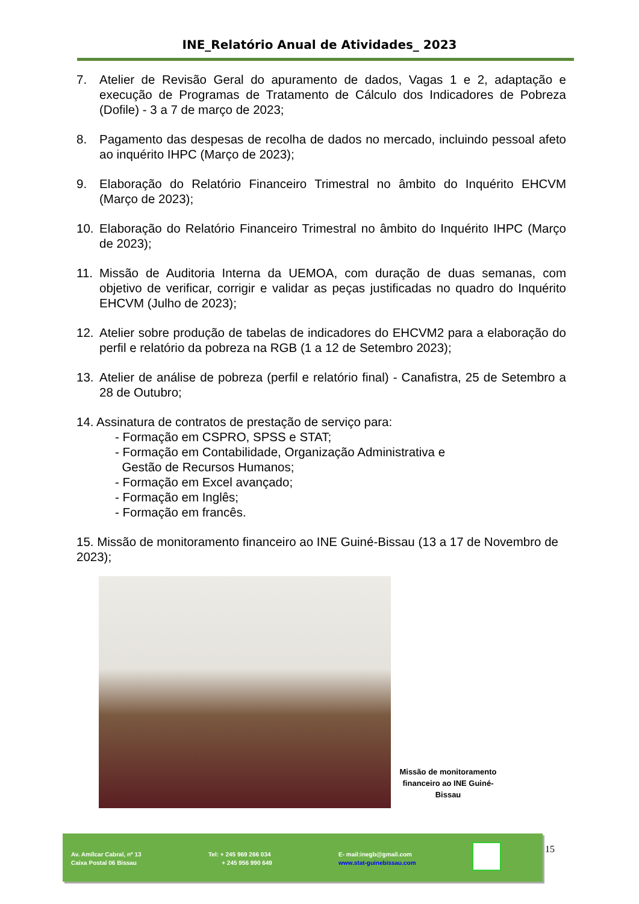INE_Relatório Anual de Atividades_ 2023
7. Atelier de Revisão Geral do apuramento de dados, Vagas 1 e 2, adaptação e execução de Programas de Tratamento de Cálculo dos Indicadores de Pobreza (Dofile) - 3 a 7 de março de 2023;
8. Pagamento das despesas de recolha de dados no mercado, incluindo pessoal afeto ao inquérito IHPC (Março de 2023);
9. Elaboração do Relatório Financeiro Trimestral no âmbito do Inquérito EHCVM (Março de 2023);
10. Elaboração do Relatório Financeiro Trimestral no âmbito do Inquérito IHPC (Março de 2023);
11. Missão de Auditoria Interna da UEMOA, com duração de duas semanas, com objetivo de verificar, corrigir e validar as peças justificadas no quadro do Inquérito EHCVM (Julho de 2023);
12. Atelier sobre produção de tabelas de indicadores do EHCVM2 para a elaboração do perfil e relatório da pobreza na RGB (1 a 12 de Setembro 2023);
13. Atelier de análise de pobreza (perfil e relatório final) - Canafistra, 25 de Setembro a 28 de Outubro;
14. Assinatura de contratos de prestação de serviço para:
- Formação em CSPRO, SPSS e STAT;
- Formação em Contabilidade, Organização Administrativa e
Gestão de Recursos Humanos;
- Formação em Excel avançado;
- Formação em Inglês;
- Formação em francês.
15. Missão de monitoramento financeiro ao INE Guiné-Bissau (13 a 17 de Novembro de 2023);
Missão de monitoramento financeiro ao INE Guiné-Bissau
Av. Amílcar Cabral, nº 13
Caixa Postal 06 Bissau
Tel: + 245 969 266 034
+ 245 956 990 649
E- mail:inegb@gmail.com
www.stat-guinebissau.com
15